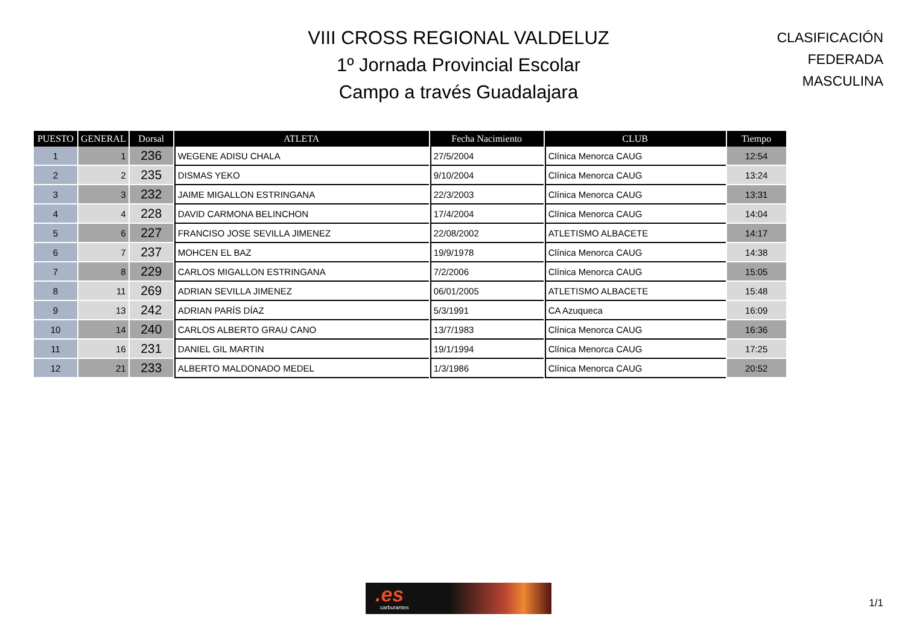VIII CROSS REGIONAL VALDELUZ
1º Jornada Provincial Escolar
Campo a través Guadalajara
CLASIFICACIÓN FEDERADA
MASCULINA
| PUESTO | GENERAL | Dorsal | ATLETA | Fecha Nacimiento | CLUB | Tiempo |
| --- | --- | --- | --- | --- | --- | --- |
| 1 | 1 | 236 | WEGENE ADISU CHALA | 27/5/2004 | Clínica Menorca CAUG | 12:54 |
| 2 | 2 | 235 | DISMAS YEKO | 9/10/2004 | Clínica Menorca CAUG | 13:24 |
| 3 | 3 | 232 | JAIME MIGALLON ESTRINGANA | 22/3/2003 | Clínica Menorca CAUG | 13:31 |
| 4 | 4 | 228 | DAVID CARMONA BELINCHON | 17/4/2004 | Clínica Menorca CAUG | 14:04 |
| 5 | 6 | 227 | FRANCISO JOSE SEVILLA JIMENEZ | 22/08/2002 | ATLETISMO ALBACETE | 14:17 |
| 6 | 7 | 237 | MOHCEN EL BAZ | 19/9/1978 | Clínica Menorca CAUG | 14:38 |
| 7 | 8 | 229 | CARLOS MIGALLON ESTRINGANA | 7/2/2006 | Clínica Menorca CAUG | 15:05 |
| 8 | 11 | 269 | ADRIAN SEVILLA JIMENEZ | 06/01/2005 | ATLETISMO ALBACETE | 15:48 |
| 9 | 13 | 242 | ADRIAN PARÍS DÍAZ | 5/3/1991 | CA Azuqueca | 16:09 |
| 10 | 14 | 240 | CARLOS ALBERTO GRAU CANO | 13/7/1983 | Clínica Menorca CAUG | 16:36 |
| 11 | 16 | 231 | DANIEL GIL MARTIN | 19/1/1994 | Clínica Menorca CAUG | 17:25 |
| 12 | 21 | 233 | ALBERTO MALDONADO MEDEL | 1/3/1986 | Clínica Menorca CAUG | 20:52 |
.es
carburantes
1/1